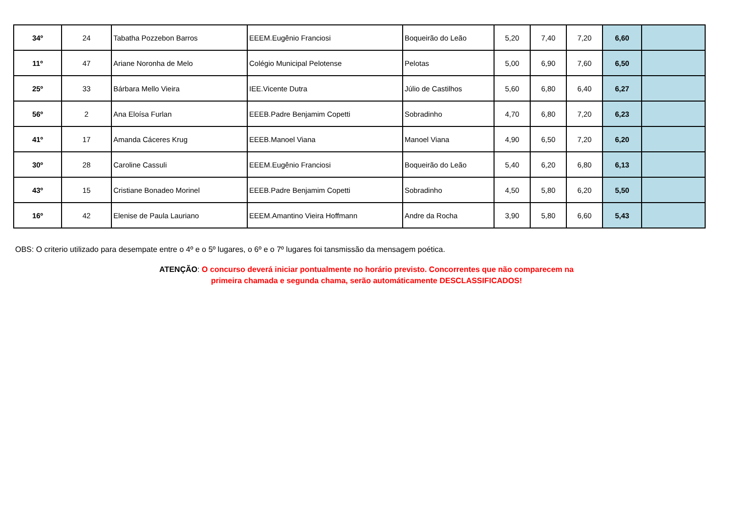| 34º | 24 | Tabatha Pozzebon Barros | EEEM.Eugênio Franciosi | Boqueirão do Leão | 5,20 | 7,40 | 7,20 | 6,60 | |
| 11º | 47 | Ariane Noronha de Melo | Colégio Municipal Pelotense | Pelotas | 5,00 | 6,90 | 7,60 | 6,50 | |
| 25º | 33 | Bárbara Mello Vieira | IEE.Vicente Dutra | Júlio de Castilhos | 5,60 | 6,80 | 6,40 | 6,27 | |
| 56º | 2 | Ana Eloísa Furlan | EEEB.Padre Benjamim Copetti | Sobradinho | 4,70 | 6,80 | 7,20 | 6,23 | |
| 41º | 17 | Amanda Cáceres Krug | EEEB.Manoel Viana | Manoel Viana | 4,90 | 6,50 | 7,20 | 6,20 | |
| 30º | 28 | Caroline Cassuli | EEEM.Eugênio Franciosi | Boqueirão do Leão | 5,40 | 6,20 | 6,80 | 6,13 | |
| 43º | 15 | Cristiane Bonadeo Morinel | EEEB.Padre Benjamim Copetti | Sobradinho | 4,50 | 5,80 | 6,20 | 5,50 | |
| 16º | 42 | Elenise de Paula Lauriano | EEEM.Amantino Vieira Hoffmann | Andre da Rocha | 3,90 | 5,80 | 6,60 | 5,43 | |
OBS: O criterio utilizado para desempate entre o 4º e o 5º lugares, o 6º e o 7º lugares foi tansmissão da mensagem poética.
ATENÇÃO: O concurso deverá iniciar pontualmente no horário previsto. Concorrentes que não comparecem na
primeira chamada e segunda chama, serão automáticamente DESCLASSIFICADOS!